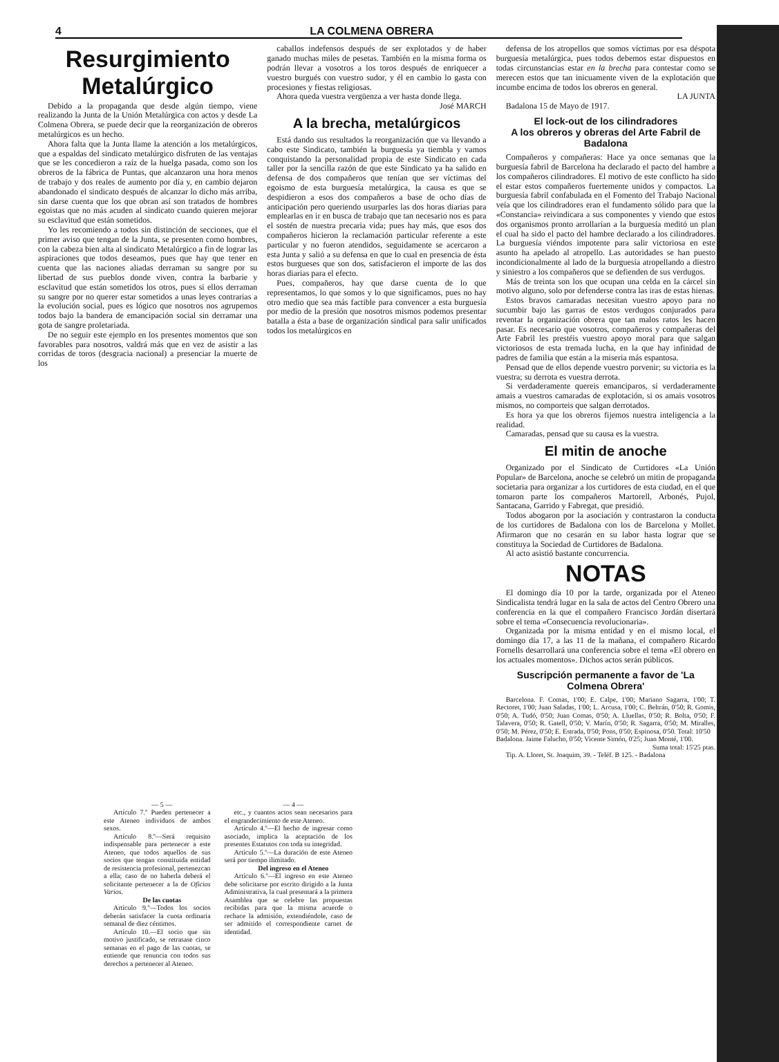4 LA COLMENA OBRERA
Resurgimiento Metalúrgico
Debido a la propaganda que desde algún tiempo, viene realizando la Junta de la Unión Metalúrgica con actos y desde La Colmena Obrera, se puede decir que la reorganización de obreros metalúrgicos es un hecho.
Ahora falta que la Junta llame la atención a los metalúrgicos, que a espaldas del sindicato metalúrgico disfruten de las ventajas que se les concedieron a raíz de la huelga pasada, como son los obreros de la fábrica de Puntas, que alcanzaron una hora menos de trabajo y dos reales de aumento por día y, en cambio dejaron abandonado el sindicato después de alcanzar lo dicho más arriba, sin darse cuenta que los que obran así son tratados de hombres egoistas que no más acuden al sindicato cuando quieren mejorar su esclavitud que están sometidos.
Yo les recomiendo a todos sin distinción de secciones, que el primer aviso que tengan de la Junta, se presenten como hombres, con la cabeza bien alta al sindicato Metalúrgico a fin de lograr las aspiraciones que todos deseamos, pues que hay que tener en cuenta que las naciones aliadas derraman su sangre por su libertad de sus pueblos donde viven, contra la barbarie y esclavitud que están sometidos los otros, pues si ellos derraman su sangre por no querer estar sometidos a unas leyes contrarias a la evolución social, pues es lógico que nosotros nos agrupemos todos bajo la bandera de emancipación social sin derramar una gota de sangre proletariada.
De no seguir este ejemplo en los presentes momentos que son favorables para nosotros, valdrá más que en vez de asistir a las corridas de toros (desgracia nacional) a presenciar la muerte de los
caballos indefensos después de ser explotados y de haber ganado muchas miles de pesetas. También en la misma forma os podrán llevar a vosotros a los toros después de enriquecer a vuestro burgués con vuestro sudor, y él en cambio lo gasta con procesiones y fiestas religiosas.
Ahora queda vuestra vergüenza a ver hasta donde llega.
José MARCH
A la brecha, metalúrgicos
Está dando sus resultados la reorganización que va llevando a cabo este Sindicato, también la burguesía ya tiembla y vamos conquistando la personalidad propia de este Sindicato en cada taller por la sencilla razón de que este Sindicato ya ha salido en defensa de dos compañeros que tenían que ser víctimas del egoismo de esta burguesía metalúrgica, la causa es que se despidieron a esos dos compañeros a base de ocho días de anticipación pero queriendo usurparles las dos horas diarias para emplearlas en ir en busca de trabajo que tan necesario nos es para el sostén de nuestra precaria vida; pues hay más, que esos dos compañeros hicieron la reclamación particular referente a este particular y no fueron atendidos, seguidamente se acercaron a esta Junta y salió a su defensa en que lo cual en presencia de ésta estos burgueses que son dos, satisfacieron el importe de las dos horas diarias para el efecto.
Pues, compañeros, hay que darse cuenta de lo que representamos, lo que somos y lo que significamos, pues no hay otro medio que sea más factible para convencer a esta burguesía por medio de la presión que nosotros mismos podemos presentar batalla a ésta a base de organización sindical para salir unificados todos los metalúrgicos en
defensa de los atropellos que somos víctimas por esa déspota burguesía metalúrgica, pues todos debemos estar dispuestos en todas circunstancias estar en la brecha para contestar como se merecen estos que tan inicuamente viven de la explotación que incumbe encima de todos los obreros en general.
LA JUNTA
Badalona 15 de Mayo de 1917.
El lock-out de los cilindradores
A los obreros y obreras del Arte Fabril de Badalona
Compañeros y compañeras: Hace ya once semanas que la burguesía fabril de Barcelona ha declarado el pacto del hambre a los compañeros cilindradores. El motivo de este conflicto ha sido el estar estos compañeros fuertemente unidos y compactos. La burguesía fabril confabulada en el Fomento del Trabajo Nacional veía que los cilindradores eran el fundamento sólido para que la «Constancia» reivindicara a sus componentes y viendo que estos dos organismos pronto arrollarían a la burguesía meditó un plan el cual ha sido el pacto del hambre declarado a los cilindradores. La burguesía viéndos impotente para salir victoriosa en este asunto ha apelado al atropello. Las autoridades se han puesto incondicionalmente al lado de la burguesía atropellando a diestro y siniestro a los compañeros que se defienden de sus verdugos.
Más de treinta son los que ocupan una celda en la cárcel sin motivo alguno, solo por defenderse contra las iras de estas hienas.
Estos bravos camaradas necesitan vuestro apoyo para no sucumbir bajo las garras de estos verdugos conjurados para reventar la organización obrera que tan malos ratos les hacen pasar. Es necesario que vosotros, compañeros y compañeras del Arte Fabril les prestéis vuestro apoyo moral para que salgan victoriosos de esta tremada lucha, en la que hay infinidad de padres de familia que están a la miseria más espantosa.
Pensad que de ellos depende vuestro porvenir; su victoria es la vuestra; su derrota es vuestra derrota.
Si verdaderamente quereis emanciparos, si verdaderamente amais a vuestros camaradas de explotación, si os amais vosotros mismos, no comporteis que salgan derrotados.
Es hora ya que los obreros fijemos nuestra inteligencia a la realidad.
Camaradas, pensad que su causa es la vuestra.
El mitin de anoche
Organizado por el Sindicato de Curtidores «La Unión Popular» de Barcelona, anoche se celebró un mitin de propaganda societaria para organizar a los curtidores de esta ciudad, en el que tomaron parte los compañeros Martorell, Arbonés, Pujol, Santacana, Garrido y Fabregat, que presidió.
Todos abogaron por la asociación y contrastaron la conducta de los curtidores de Badalona con los de Barcelona y Mollet. Afirmaron que no cesarán en su labor hasta lograr que se constituya la Sociedad de Curtidores de Badalona.
Al acto asistió bastante concurrencia.
NOTAS
El domingo día 10 por la tarde, organizada por el Ateneo Sindicalista tendrá lugar en la sala de actos del Centro Obrero una conferencia en la que el compañero Francisco Jordán disertará sobre el tema «Consecuencia revolucionaria».
Organizada por la misma entidad y en el mismo local, el domingo día 17, a las 11 de la mañana, el compañero Ricardo Fornells desarrollará una conferencia sobre el tema «El obrero en los actuales momentos». Dichos actos serán públicos.
Suscripción permanente a favor de 'La Colmena Obrera'
Barcelona. F. Comas, 1'00; E. Calpe, 1'00; Mariano Sagarra, 1'00; T. Rectoret, 1'00; Juan Saladas, 1'00; L. Arcusa, 1'00; C. Beltrán, 0'50; R. Gomis, 0'50; A. Tudó, 0'50; Juan Comas, 0'50; A. Lluellas, 0'50; R. Bolta, 0'50; F. Talavera, 0'50; R. Gatell, 0'50; V. Marín, 0'50; R. Sagarra, 0'50; M. Miralles, 0'50; M. Pérez, 0'50; E. Estrada, 0'50; Pons, 0'50; Espinosa, 0'50. Total: 10'50
Badalona. Jaime Falucho, 0'50; Vicente Simón, 0'25; Juan Monté, 1'00.
Suma total: 15'25 ptas.
Tip. A. Lloret, St. Joaquim, 39. - Teléf. B 125. - Badalona
— 5 —
Artículo 7.º Pueden pertenecer a este Ateneo individuos de ambos sexos.
Artículo 8.º—Será requisito indispensable para pertenecer a este Ateneo, que todos aquellos de sus socios que tengan constituida entidad de resistencia profesional, pertenezcan a ella; caso de no haberla deberá el solicitante pertenecer a la de Oficios Varios.
De las cuotas
Artículo 9.º—Todos los socios deberán satisfacer la cuota ordinaria semanal de diez céntimos.
Artículo 10.—El socio que sin motivo justificado, se retrasase cinco semanas en el pago de las cuotas, se entiende que renuncia con todos sus derechos a pertenecer al Ateneo.
— 4 —
etc., y cuantos actos sean necesarios para el engrandecimiento de este Ateneo.
Artículo 4.º—El hecho de ingresar como asociado, implica la aceptación de los presentes Estatutos con toda su integridad.
Artículo 5.º—La duración de este Ateneo será por tiempo ilimitado.
Del ingreso en el Ateneo
Artículo 6.º—El ingreso en este Ateneo debe solicitarse por escrito dirigido a la Junta Administrativa, la cual presentará a la primera Asamblea que se celebre las propuestas recibidas para que la misma acuerde o rechace la admisión, extendiéndole, caso de ser admitido el correspondiente carnet de identidad.